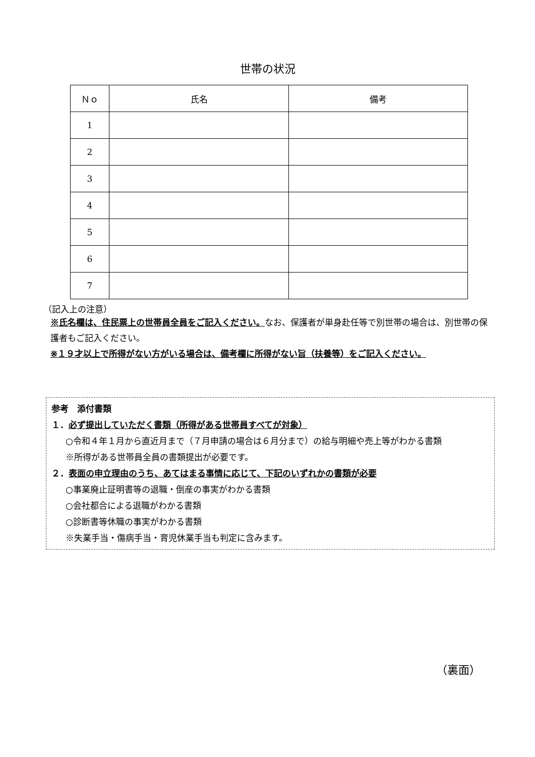世帯の状況
| Ｎｏ | 氏名 | 備考 |
| --- | --- | --- |
| 1 | | |
| 2 | | |
| 3 | | |
| 4 | | |
| 5 | | |
| 6 | | |
| 7 | | |
（記入上の注意）
※氏名欄は、住民票上の世帯員全員をご記入ください。なお、保護者が単身赴任等で別世帯の場合は、別世帯の保護者もご記入ください。
※１９才以上で所得がない方がいる場合は、備考欄に所得がない旨（扶養等）をご記入ください。
参考　添付書類
１．必ず提出していただく書類（所得がある世帯員すべてが対象）
○令和４年１月から直近月まで（７月申請の場合は６月分まで）の給与明細や売上等がわかる書類
※所得がある世帯員全員の書類提出が必要です。
２．表面の申立理由のうち、あてはまる事情に応じて、下記のいずれかの書類が必要
○事業廃止証明書等の退職・倒産の事実がわかる書類
○会社都合による退職がわかる書類
○診断書等休職の事実がわかる書類
※失業手当・傷病手当・育児休業手当も判定に含みます。
（裏面）